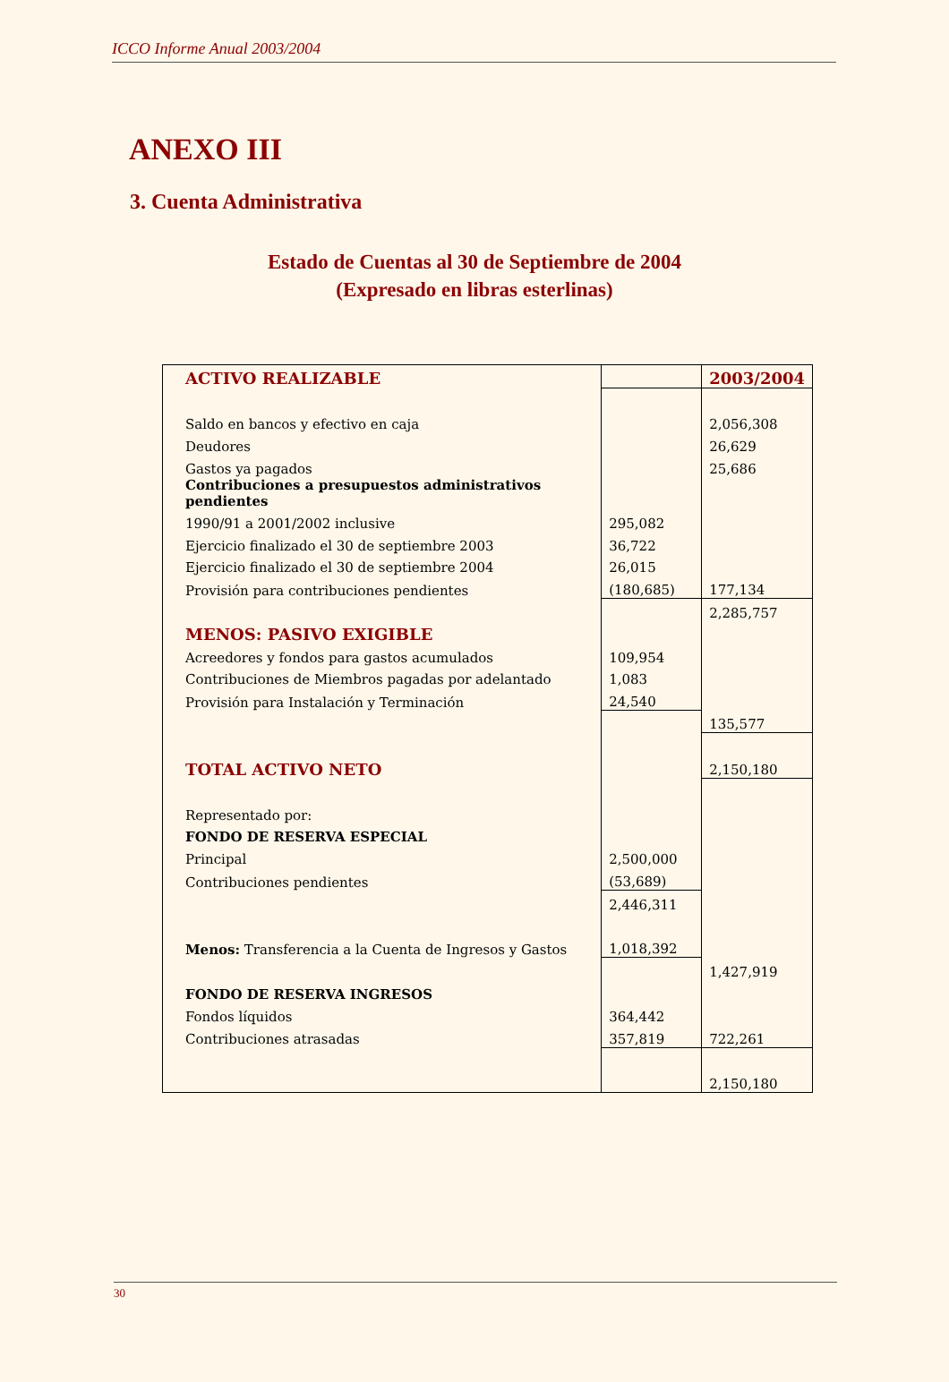ICCO Informe Anual 2003/2004
ANEXO III
3. Cuenta Administrativa
Estado de Cuentas al 30 de Septiembre de 2004
(Expresado en libras esterlinas)
| ACTIVO REALIZABLE | | 2003/2004 |
| Saldo en bancos y efectivo en caja | | 2,056,308 |
| Deudores | | 26,629 |
| Gastos ya pagados | | 25,686 |
| Contribuciones a presupuestos administrativos pendientes | | |
| 1990/91 a 2001/2002 inclusive | 295,082 | |
| Ejercicio finalizado el 30 de septiembre 2003 | 36,722 | |
| Ejercicio finalizado el 30 de septiembre 2004 | 26,015 | |
| Provisión para contribuciones pendientes | (180,685) | 177,134 |
| | | 2,285,757 |
| MENOS: PASIVO EXIGIBLE | | |
| Acreedores y fondos para gastos acumulados | 109,954 | |
| Contribuciones de Miembros pagadas por adelantado | 1,083 | |
| Provisión para Instalación y Terminación | 24,540 | |
| | | 135,577 |
| TOTAL ACTIVO NETO | | 2,150,180 |
| Representado por: | | |
| FONDO DE RESERVA ESPECIAL | | |
| Principal | 2,500,000 | |
| Contribuciones pendientes | (53,689) | |
| | 2,446,311 | |
| Menos: Transferencia a la Cuenta de Ingresos y Gastos | 1,018,392 | |
| | | 1,427,919 |
| FONDO DE RESERVA INGRESOS | | |
| Fondos líquidos | 364,442 | |
| Contribuciones atrasadas | 357,819 | 722,261 |
| | | 2,150,180 |
30